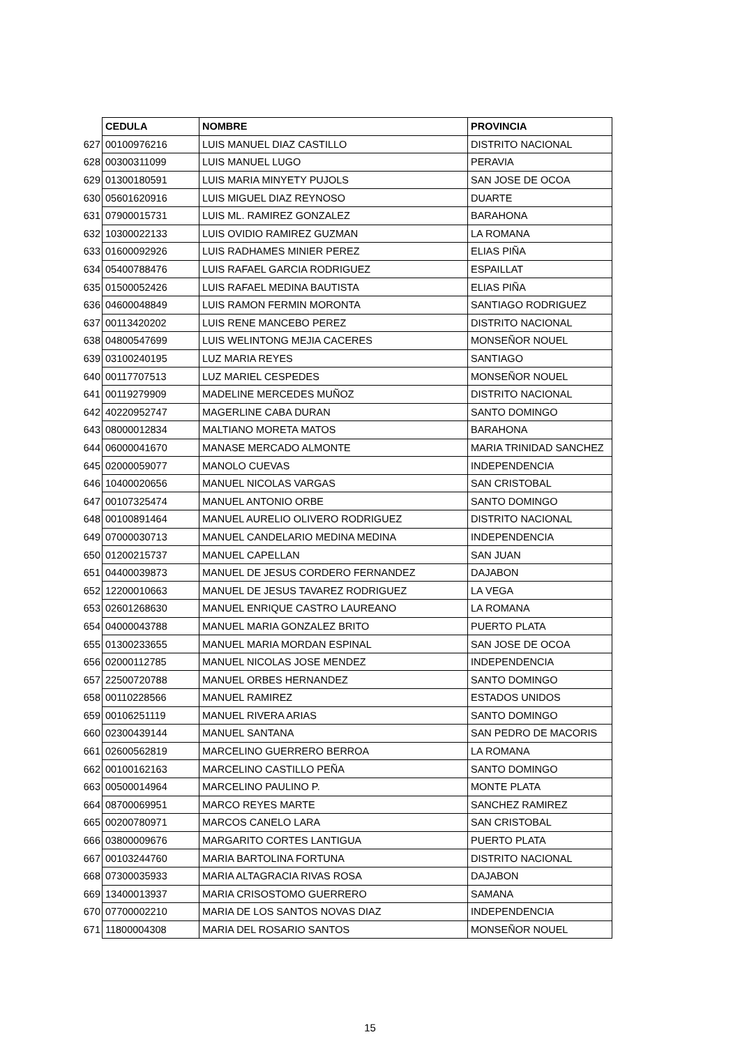| | CEDULA | NOMBRE | PROVINCIA |
| 627 | 00100976216 | LUIS MANUEL DIAZ CASTILLO | DISTRITO NACIONAL |
| 628 | 00300311099 | LUIS MANUEL LUGO | PERAVIA |
| 629 | 01300180591 | LUIS MARIA MINYETY PUJOLS | SAN JOSE DE OCOA |
| 630 | 05601620916 | LUIS MIGUEL DIAZ REYNOSO | DUARTE |
| 631 | 07900015731 | LUIS ML. RAMIREZ GONZALEZ | BARAHONA |
| 632 | 10300022133 | LUIS OVIDIO RAMIREZ GUZMAN | LA ROMANA |
| 633 | 01600092926 | LUIS RADHAMES MINIER PEREZ | ELIAS PIÑA |
| 634 | 05400788476 | LUIS RAFAEL GARCIA RODRIGUEZ | ESPAILLAT |
| 635 | 01500052426 | LUIS RAFAEL MEDINA BAUTISTA | ELIAS PIÑA |
| 636 | 04600048849 | LUIS RAMON FERMIN MORONTA | SANTIAGO RODRIGUEZ |
| 637 | 00113420202 | LUIS RENE MANCEBO PEREZ | DISTRITO NACIONAL |
| 638 | 04800547699 | LUIS WELINTONG MEJIA CACERES | MONSEÑOR NOUEL |
| 639 | 03100240195 | LUZ MARIA REYES | SANTIAGO |
| 640 | 00117707513 | LUZ MARIEL CESPEDES | MONSEÑOR NOUEL |
| 641 | 00119279909 | MADELINE MERCEDES MUÑOZ | DISTRITO NACIONAL |
| 642 | 40220952747 | MAGERLINE CABA DURAN | SANTO DOMINGO |
| 643 | 08000012834 | MALTIANO MORETA MATOS | BARAHONA |
| 644 | 06000041670 | MANASE MERCADO ALMONTE | MARIA TRINIDAD SANCHEZ |
| 645 | 02000059077 | MANOLO CUEVAS | INDEPENDENCIA |
| 646 | 10400020656 | MANUEL NICOLAS VARGAS | SAN CRISTOBAL |
| 647 | 00107325474 | MANUEL ANTONIO ORBE | SANTO DOMINGO |
| 648 | 00100891464 | MANUEL AURELIO OLIVERO RODRIGUEZ | DISTRITO NACIONAL |
| 649 | 07000030713 | MANUEL CANDELARIO MEDINA MEDINA | INDEPENDENCIA |
| 650 | 01200215737 | MANUEL CAPELLAN | SAN JUAN |
| 651 | 04400039873 | MANUEL DE JESUS CORDERO FERNANDEZ | DAJABON |
| 652 | 12200010663 | MANUEL DE JESUS TAVAREZ RODRIGUEZ | LA VEGA |
| 653 | 02601268630 | MANUEL ENRIQUE CASTRO LAUREANO | LA ROMANA |
| 654 | 04000043788 | MANUEL MARIA GONZALEZ BRITO | PUERTO PLATA |
| 655 | 01300233655 | MANUEL MARIA MORDAN ESPINAL | SAN JOSE DE OCOA |
| 656 | 02000112785 | MANUEL NICOLAS JOSE MENDEZ | INDEPENDENCIA |
| 657 | 22500720788 | MANUEL ORBES HERNANDEZ | SANTO DOMINGO |
| 658 | 00110228566 | MANUEL RAMIREZ | ESTADOS UNIDOS |
| 659 | 00106251119 | MANUEL RIVERA ARIAS | SANTO DOMINGO |
| 660 | 02300439144 | MANUEL SANTANA | SAN PEDRO DE MACORIS |
| 661 | 02600562819 | MARCELINO GUERRERO BERROA | LA ROMANA |
| 662 | 00100162163 | MARCELINO CASTILLO PEÑA | SANTO DOMINGO |
| 663 | 00500014964 | MARCELINO PAULINO P. | MONTE PLATA |
| 664 | 08700069951 | MARCO REYES MARTE | SANCHEZ RAMIREZ |
| 665 | 00200780971 | MARCOS CANELO LARA | SAN CRISTOBAL |
| 666 | 03800009676 | MARGARITO CORTES LANTIGUA | PUERTO PLATA |
| 667 | 00103244760 | MARIA BARTOLINA FORTUNA | DISTRITO NACIONAL |
| 668 | 07300035933 | MARIA ALTAGRACIA RIVAS ROSA | DAJABON |
| 669 | 13400013937 | MARIA CRISOSTOMO GUERRERO | SAMANA |
| 670 | 07700002210 | MARIA DE LOS SANTOS NOVAS DIAZ | INDEPENDENCIA |
| 671 | 11800004308 | MARIA DEL ROSARIO SANTOS | MONSEÑOR NOUEL |
15